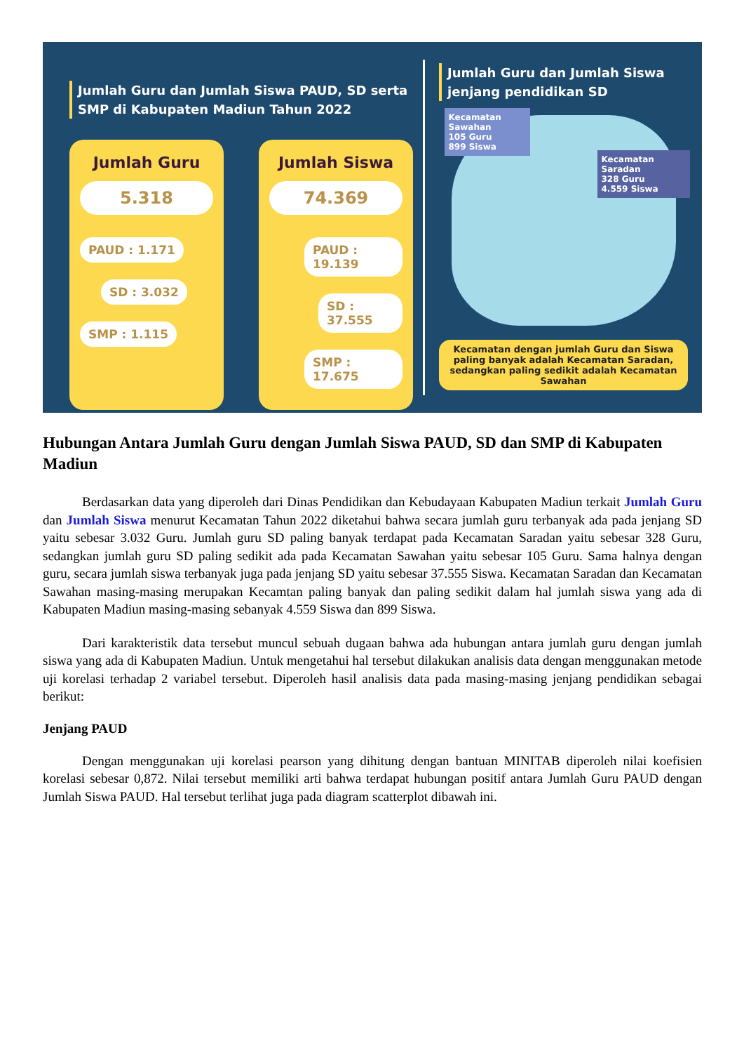Jumlah Guru dan Jumlah Siswa PAUD, SD serta SMP di Kabupaten Madiun Tahun 2022
Jumlah Guru
5.318
PAUD : 1.171
SD : 3.032
SMP : 1.115
Jumlah Siswa
74.369
PAUD : 19.139
SD : 37.555
SMP : 17.675
Jumlah Guru dan Jumlah Siswa jenjang pendidikan SD
Kecamatan Sawahan
105 Guru
899 Siswa
Kecamatan Saradan
328 Guru
4.559 Siswa
Kecamatan dengan jumlah Guru dan Siswa paling banyak adalah Kecamatan Saradan, sedangkan paling sedikit adalah Kecamatan Sawahan
Hubungan Antara Jumlah Guru dengan Jumlah Siswa PAUD, SD dan SMP di Kabupaten Madiun
Berdasarkan data yang diperoleh dari Dinas Pendidikan dan Kebudayaan Kabupaten Madiun terkait Jumlah Guru dan Jumlah Siswa menurut Kecamatan Tahun 2022 diketahui bahwa secara jumlah guru terbanyak ada pada jenjang SD yaitu sebesar 3.032 Guru. Jumlah guru SD paling banyak terdapat pada Kecamatan Saradan yaitu sebesar 328 Guru, sedangkan jumlah guru SD paling sedikit ada pada Kecamatan Sawahan yaitu sebesar 105 Guru. Sama halnya dengan guru, secara jumlah siswa terbanyak juga pada jenjang SD yaitu sebesar 37.555 Siswa. Kecamatan Saradan dan Kecamatan Sawahan masing-masing merupakan Kecamtan paling banyak dan paling sedikit dalam hal jumlah siswa yang ada di Kabupaten Madiun masing-masing sebanyak 4.559 Siswa dan 899 Siswa.
Dari karakteristik data tersebut muncul sebuah dugaan bahwa ada hubungan antara jumlah guru dengan jumlah siswa yang ada di Kabupaten Madiun. Untuk mengetahui hal tersebut dilakukan analisis data dengan menggunakan metode uji korelasi terhadap 2 variabel tersebut. Diperoleh hasil analisis data pada masing-masing jenjang pendidikan sebagai berikut:
Jenjang PAUD
Dengan menggunakan uji korelasi pearson yang dihitung dengan bantuan MINITAB diperoleh nilai koefisien korelasi sebesar 0,872. Nilai tersebut memiliki arti bahwa terdapat hubungan positif antara Jumlah Guru PAUD dengan Jumlah Siswa PAUD. Hal tersebut terlihat juga pada diagram scatterplot dibawah ini.